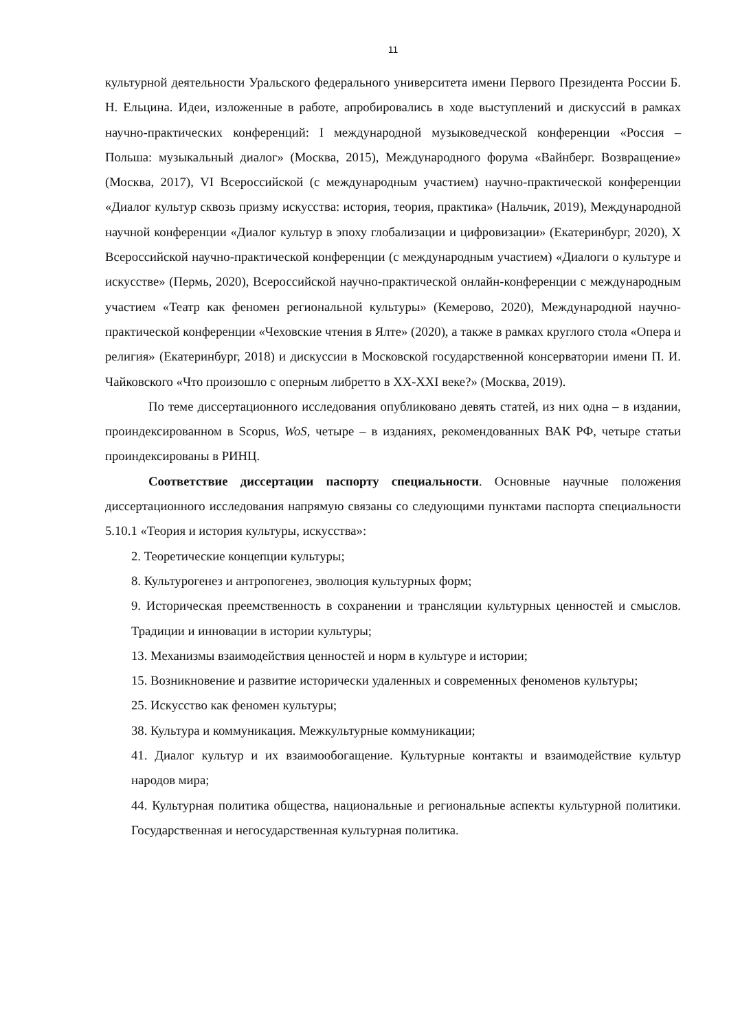11
культурной деятельности Уральского федерального университета имени Первого Президента России Б. Н. Ельцина. Идеи, изложенные в работе, апробировались в ходе выступлений и дискуссий в рамках научно-практических конференций: I международной музыковедческой конференции «Россия – Польша: музыкальный диалог» (Москва, 2015), Международного форума «Вайнберг. Возвращение» (Москва, 2017), VI Всероссийской (с международным участием) научно-практической конференции «Диалог культур сквозь призму искусства: история, теория, практика» (Нальчик, 2019), Международной научной конференции «Диалог культур в эпоху глобализации и цифровизации» (Екатеринбург, 2020), X Всероссийской научно-практической конференции (с международным участием) «Диалоги о культуре и искусстве» (Пермь, 2020), Всероссийской научно-практической онлайн-конференции с международным участием «Театр как феномен региональной культуры» (Кемерово, 2020), Международной научно-практической конференции «Чеховские чтения в Ялте» (2020), а также в рамках круглого стола «Опера и религия» (Екатеринбург, 2018) и дискуссии в Московской государственной консерватории имени П. И. Чайковского «Что произошло с оперным либретто в XX-XXI веке?» (Москва, 2019).
По теме диссертационного исследования опубликовано девять статей, из них одна – в издании, проиндексированном в Scopus, WoS, четыре – в изданиях, рекомендованных ВАК РФ, четыре статьи проиндексированы в РИНЦ.
Соответствие диссертации паспорту специальности. Основные научные положения диссертационного исследования напрямую связаны со следующими пунктами паспорта специальности 5.10.1 «Теория и история культуры, искусства»:
2. Теоретические концепции культуры;
8. Культурогенез и антропогенез, эволюция культурных форм;
9. Историческая преемственность в сохранении и трансляции культурных ценностей и смыслов. Традиции и инновации в истории культуры;
13. Механизмы взаимодействия ценностей и норм в культуре и истории;
15. Возникновение и развитие исторически удаленных и современных феноменов культуры;
25. Искусство как феномен культуры;
38. Культура и коммуникация. Межкультурные коммуникации;
41. Диалог культур и их взаимообогащение. Культурные контакты и взаимодействие культур народов мира;
44. Культурная политика общества, национальные и региональные аспекты культурной политики. Государственная и негосударственная культурная политика.